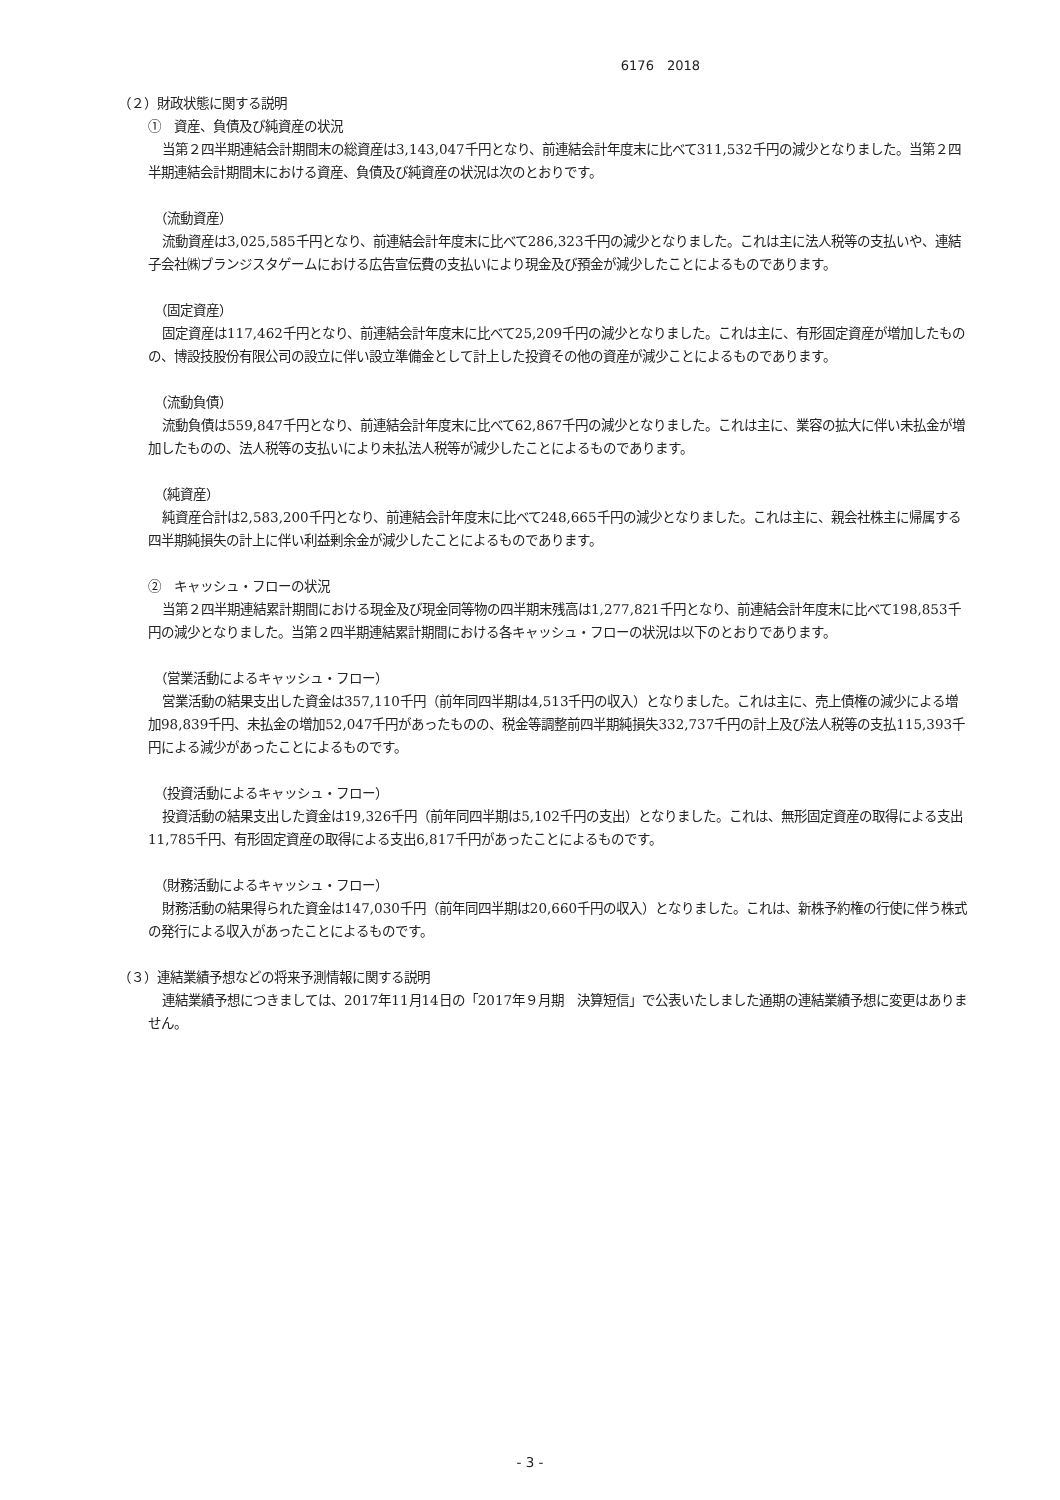6176　2018
（２）財政状態に関する説明
①　資産、負債及び純資産の状況
当第２四半期連結会計期間末の総資産は3,143,047千円となり、前連結会計年度末に比べて311,532千円の減少となりました。当第２四半期連結会計期間末における資産、負債及び純資産の状況は次のとおりです。
（流動資産）
流動資産は3,025,585千円となり、前連結会計年度末に比べて286,323千円の減少となりました。これは主に法人税等の支払いや、連結子会社㈱ブランジスタゲームにおける広告宣伝費の支払いにより現金及び預金が減少したことによるものであります。
（固定資産）
固定資産は117,462千円となり、前連結会計年度末に比べて25,209千円の減少となりました。これは主に、有形固定資産が増加したものの、博設技股份有限公司の設立に伴い設立準備金として計上した投資その他の資産が減少ことによるものであります。
（流動負債）
流動負債は559,847千円となり、前連結会計年度末に比べて62,867千円の減少となりました。これは主に、業容の拡大に伴い未払金が増加したものの、法人税等の支払いにより未払法人税等が減少したことによるものであります。
（純資産）
純資産合計は2,583,200千円となり、前連結会計年度末に比べて248,665千円の減少となりました。これは主に、親会社株主に帰属する四半期純損失の計上に伴い利益剰余金が減少したことによるものであります。
②　キャッシュ・フローの状況
当第２四半期連結累計期間における現金及び現金同等物の四半期末残高は1,277,821千円となり、前連結会計年度末に比べて198,853千円の減少となりました。当第２四半期連結累計期間における各キャッシュ・フローの状況は以下のとおりであります。
（営業活動によるキャッシュ・フロー）
営業活動の結果支出した資金は357,110千円（前年同四半期は4,513千円の収入）となりました。これは主に、売上債権の減少による増加98,839千円、未払金の増加52,047千円があったものの、税金等調整前四半期純損失332,737千円の計上及び法人税等の支払115,393千円による減少があったことによるものです。
（投資活動によるキャッシュ・フロー）
投資活動の結果支出した資金は19,326千円（前年同四半期は5,102千円の支出）となりました。これは、無形固定資産の取得による支出11,785千円、有形固定資産の取得による支出6,817千円があったことによるものです。
（財務活動によるキャッシュ・フロー）
財務活動の結果得られた資金は147,030千円（前年同四半期は20,660千円の収入）となりました。これは、新株予約権の行使に伴う株式の発行による収入があったことによるものです。
（３）連結業績予想などの将来予測情報に関する説明
連結業績予想につきましては、2017年11月14日の「2017年９月期　決算短信」で公表いたしました通期の連結業績予想に変更はありません。
- 3 -